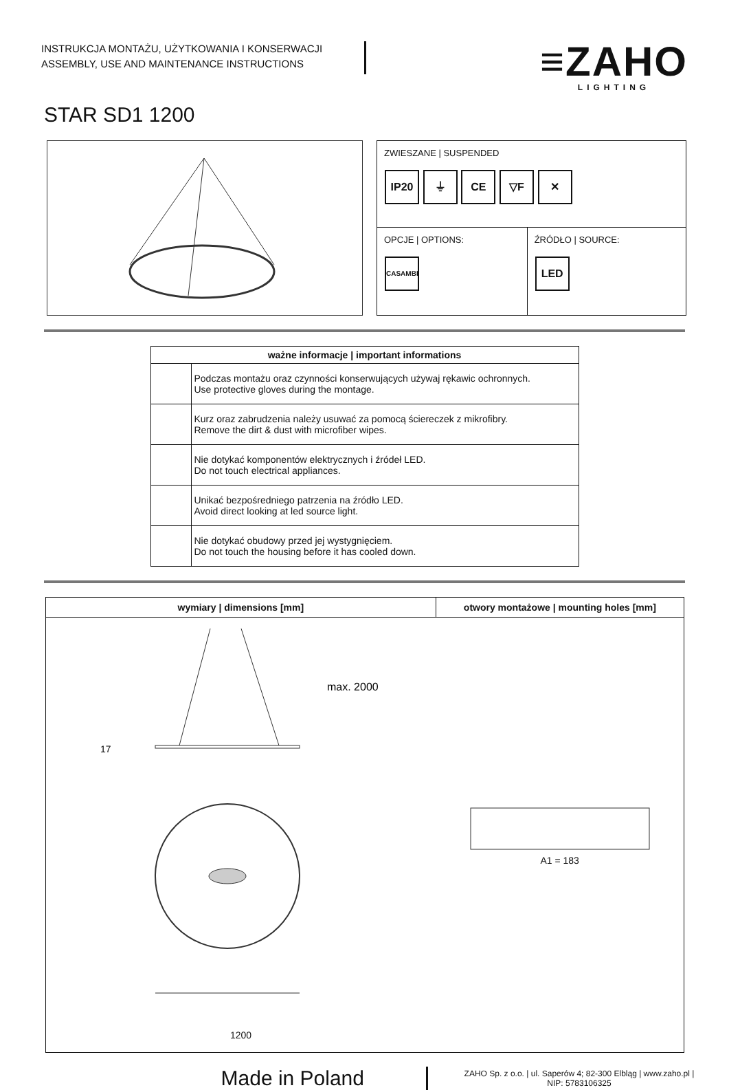INSTRUKCJA MONTAŻU, UŻYTKOWANIA I KONSERWACJI
ASSEMBLY, USE AND MAINTENANCE INSTRUCTIONS
≡ZAHO
LIGHTING
STAR SD1 1200
| ZWIESZANE / SUSPENDED IP20 ⏚ CE ▽F ✕ | |
| OPCJE / OPTIONS: CASAMBI | ŹRÓDŁO / SOURCE: LED |
| ważne informacje / important informations | |
| --- | --- |
| | Podczas montażu oraz czynności konserwujących używaj rękawic ochronnych. Use protective gloves during the montage. |
| | Kurz oraz zabrudzenia należy usuwać za pomocą ściereczek z mikrofibry. Remove the dirt & dust with microfiber wipes. |
| | Nie dotykać komponentów elektrycznych i źródeł LED. Do not touch electrical appliances. |
| | Unikać bezpośredniego patrzenia na źródło LED. Avoid direct looking at led source light. |
| | Nie dotykać obudowy przed jej wystygnięciem. Do not touch the housing before it has cooled down. |
| wymiary / dimensions [mm] | otwory montażowe / mounting holes [mm] |
| --- | --- |
| 17 max. 2000 1200 | A1 = 183 |
Made in Poland
ZAHO Sp. z o.o. | ul. Saperów 4; 82-300 Elbląg | www.zaho.pl |
NIP: 5783106325